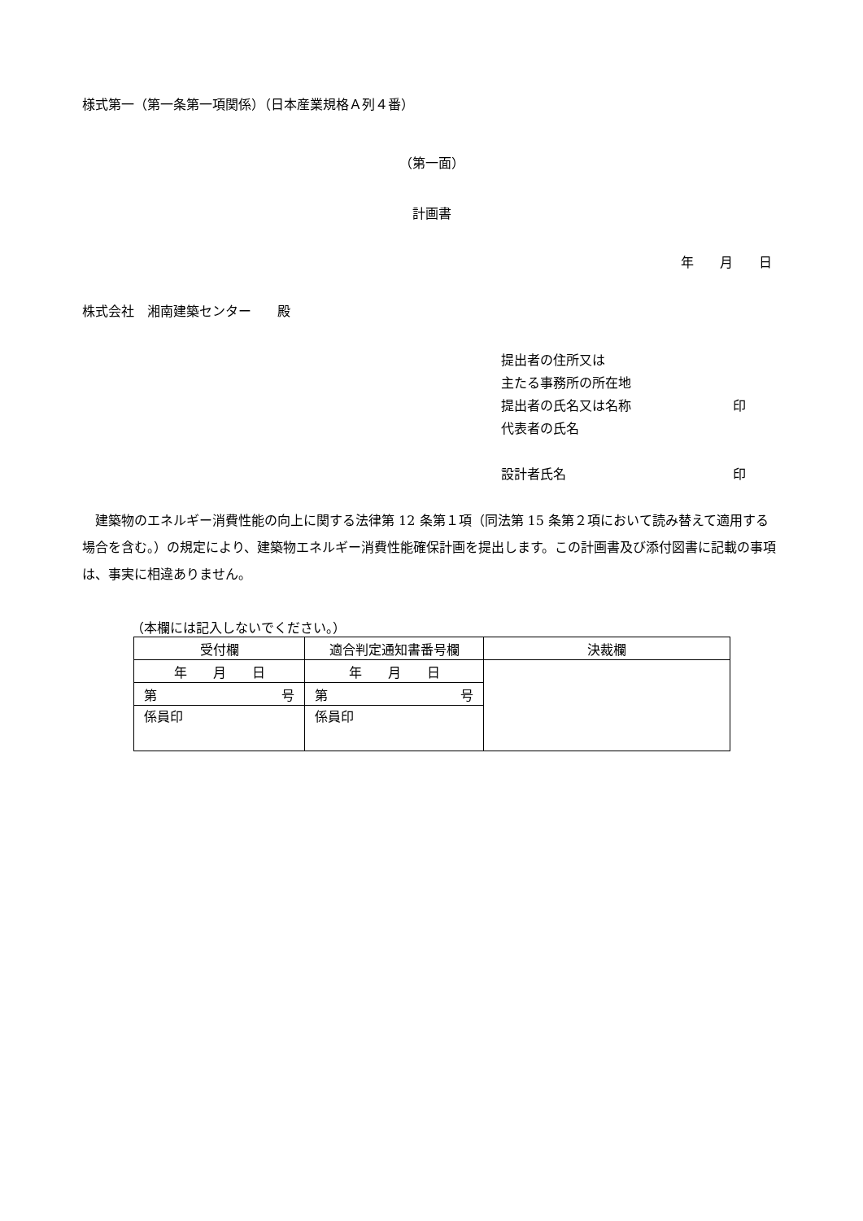様式第一（第一条第一項関係）（日本産業規格Ａ列４番）
（第一面）
計画書
年　　月　　日
株式会社　湘南建築センター　　殿
提出者の住所又は
主たる事務所の所在地
提出者の氏名又は名称 印
代表者の氏名
設計者氏名 印
　建築物のエネルギー消費性能の向上に関する法律第 12 条第１項（同法第 15 条第２項において読み替えて適用する場合を含む。）の規定により、建築物エネルギー消費性能確保計画を提出します。この計画書及び添付図書に記載の事項は、事実に相違ありません。
（本欄には記入しないでください。）
| 受付欄 | 適合判定通知書番号欄 | 決裁欄 |
| --- | --- | --- |
| 年 月 日 | 年 月 日 | |
| 号 第 | 号 第 | |
| 係員印 | 係員印 | |